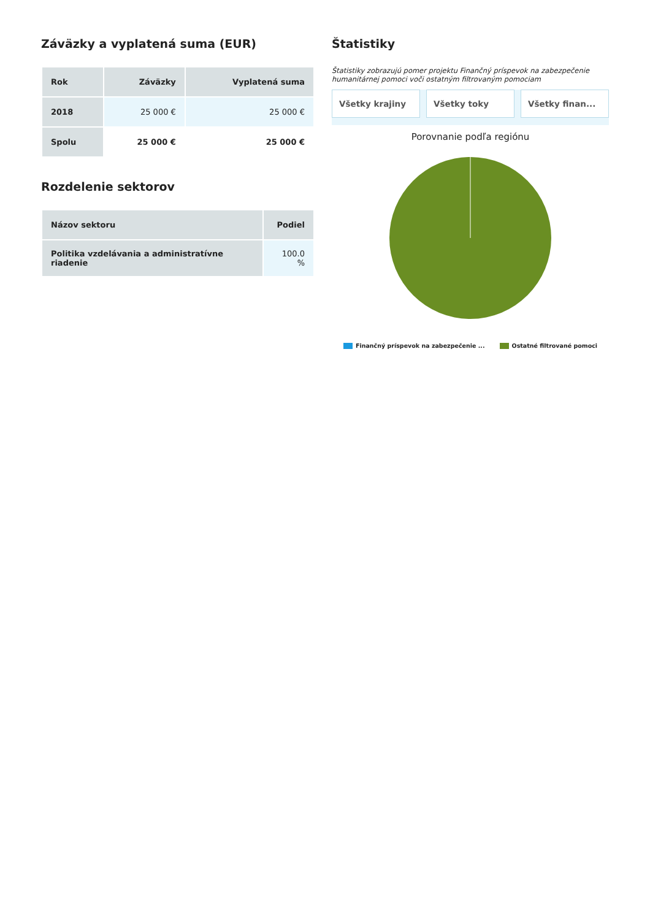Záväzky a vyplatená suma (EUR)
| Rok | Záväzky | Vyplatená suma |
| --- | --- | --- |
| 2018 | 25 000 € | 25 000 € |
| Spolu | 25 000 € | 25 000 € |
Rozdelenie sektorov
| Názov sektoru | Podiel |
| --- | --- |
| Politika vzdelávania a administratívne riadenie | 100.0 % |
Štatistiky
Štatistiky zobrazujú pomer projektu Finančný príspevok na zabezpečenie humanitárnej pomoci voči ostatným filtrovaným pomociam
Všetky krajiny Všetky toky Všetky finan...
Porovnanie podľa regiónu
Finančný príspevok na zabezpečenie ... Ostatné filtrované pomoci